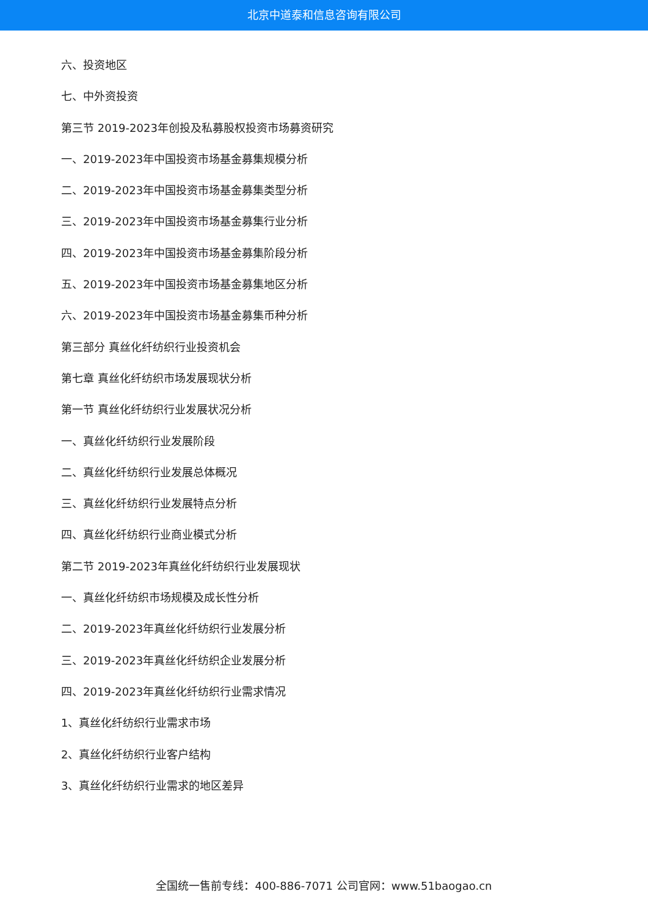北京中道泰和信息咨询有限公司
六、投资地区
七、中外资投资
第三节 2019-2023年创投及私募股权投资市场募资研究
一、2019-2023年中国投资市场基金募集规模分析
二、2019-2023年中国投资市场基金募集类型分析
三、2019-2023年中国投资市场基金募集行业分析
四、2019-2023年中国投资市场基金募集阶段分析
五、2019-2023年中国投资市场基金募集地区分析
六、2019-2023年中国投资市场基金募集币种分析
第三部分 真丝化纤纺织行业投资机会
第七章 真丝化纤纺织市场发展现状分析
第一节 真丝化纤纺织行业发展状况分析
一、真丝化纤纺织行业发展阶段
二、真丝化纤纺织行业发展总体概况
三、真丝化纤纺织行业发展特点分析
四、真丝化纤纺织行业商业模式分析
第二节 2019-2023年真丝化纤纺织行业发展现状
一、真丝化纤纺织市场规模及成长性分析
二、2019-2023年真丝化纤纺织行业发展分析
三、2019-2023年真丝化纤纺织企业发展分析
四、2019-2023年真丝化纤纺织行业需求情况
1、真丝化纤纺织行业需求市场
2、真丝化纤纺织行业客户结构
3、真丝化纤纺织行业需求的地区差异
全国统一售前专线：400-886-7071 公司官网：www.51baogao.cn